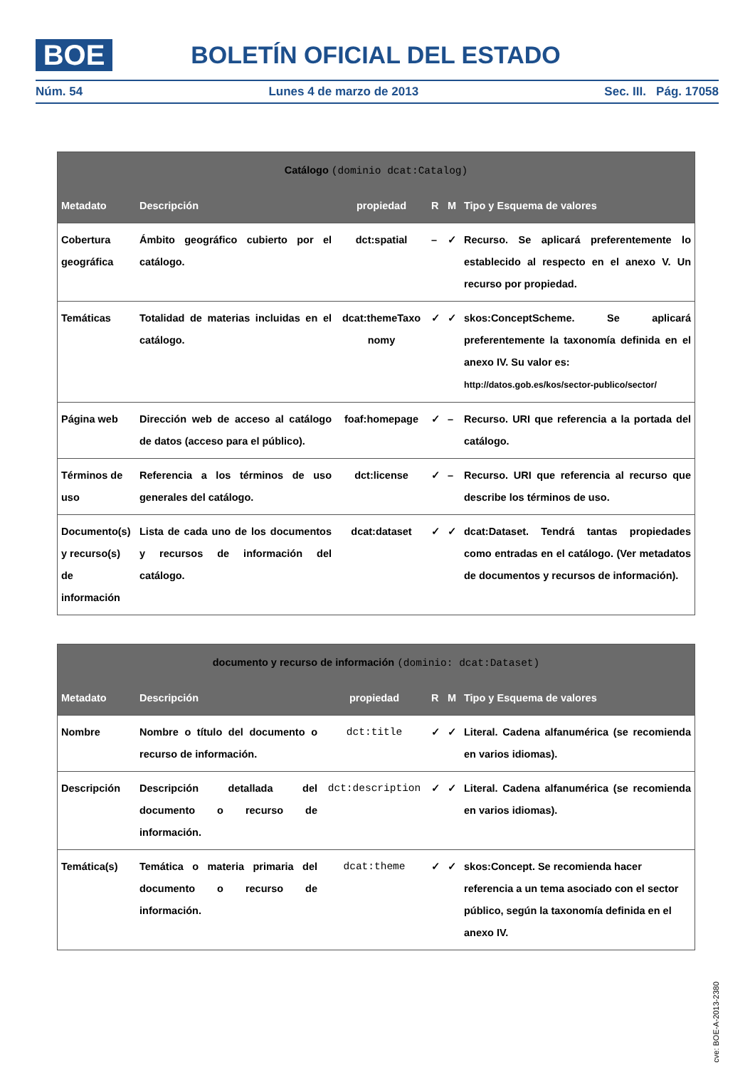BOE BOLETÍN OFICIAL DEL ESTADO
Núm. 54 Lunes 4 de marzo de 2013 Sec. III. Pág. 17058
| Catálogo (dominio dcat:Catalog) | | | | | |
| --- | --- | --- | --- | --- | --- |
| Metadato | Descripción | propiedad | R | M | Tipo y Esquema de valores |
| Cobertura geográfica | Ámbito geográfico cubierto por el catálogo. | dct:spatial | – | ✓ | Recurso. Se aplicará preferentemente lo establecido al respecto en el anexo V. Un recurso por propiedad. |
| Temáticas | Totalidad de materias incluidas en el catálogo. | dcat:themeTaxo nomy | ✓ | ✓ | skos:ConceptScheme. Se aplicará preferentemente la taxonomía definida en el anexo IV. Su valor es: http://datos.gob.es/kos/sector-publico/sector/ |
| Página web | Dirección web de acceso al catálogo de datos (acceso para el público). | foaf:homepage | ✓ | – | Recurso. URI que referencia a la portada del catálogo. |
| Términos de uso | Referencia a los términos de uso generales del catálogo. | dct:license | ✓ | – | Recurso. URI que referencia al recurso que describe los términos de uso. |
| Documento(s) y recurso(s) de información | Lista de cada uno de los documentos y recursos de información del catálogo. | dcat:dataset | ✓ | ✓ | dcat:Dataset. Tendrá tantas propiedades como entradas en el catálogo. (Ver metadatos de documentos y recursos de información). |
| documento y recurso de información (dominio: dcat:Dataset) | | | | | |
| --- | --- | --- | --- | --- | --- |
| Metadato | Descripción | propiedad | R | M | Tipo y Esquema de valores |
| Nombre | Nombre o título del documento o recurso de información. | dct:title | ✓ | ✓ | Literal. Cadena alfanumérica (se recomienda en varios idiomas). |
| Descripción | Descripción detallada del documento o recurso de información. | dct:description | ✓ | ✓ | Literal. Cadena alfanumérica (se recomienda en varios idiomas). |
| Temática(s) | Temática o materia primaria del documento o recurso de información. | dcat:theme | ✓ | ✓ | skos:Concept. Se recomienda hacer referencia a un tema asociado con el sector público, según la taxonomía definida en el anexo IV. |
cve: BOE-A-2013-2380